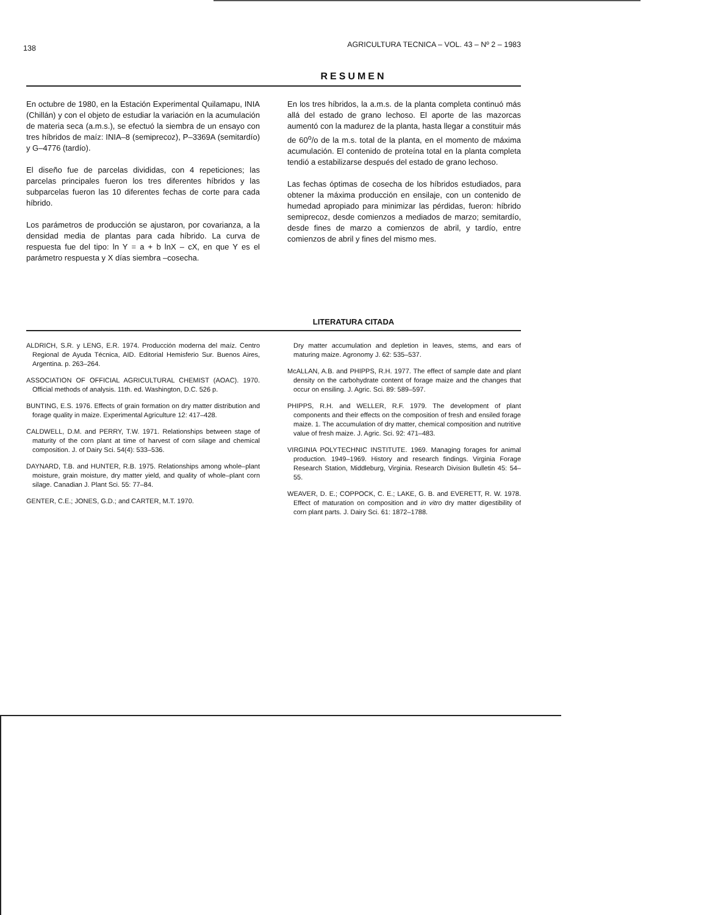138 AGRICULTURA TECNICA – VOL. 43 – Nº 2 – 1983
RESUMEN
En octubre de 1980, en la Estación Experimental Quilamapu, INIA (Chillán) y con el objeto de estudiar la variación en la acumulación de materia seca (a.m.s.), se efectuó la siembra de un ensayo con tres híbridos de maíz: INIA–8 (semiprecoz), P–3369A (semitardío) y G–4776 (tardío).
El diseño fue de parcelas divididas, con 4 repeticiones; las parcelas principales fueron los tres diferentes híbridos y las subparcelas fueron las 10 diferentes fechas de corte para cada híbrido.
Los parámetros de producción se ajustaron, por covarianza, a la densidad media de plantas para cada híbrido. La curva de respuesta fue del tipo: ln Y = a + b lnX – cX, en que Y es el parámetro respuesta y X días siembra –cosecha.
En los tres híbridos, la a.m.s. de la planta completa continuó más allá del estado de grano lechoso. El aporte de las mazorcas aumentó con la madurez de la planta, hasta llegar a constituir más de 60<sup>o</sup>/o de la m.s. total de la planta, en el momento de máxima acumulación. El contenido de proteína total en la planta completa tendió a estabilizarse después del estado de grano lechoso.
Las fechas óptimas de cosecha de los híbridos estudiados, para obtener la máxima producción en ensilaje, con un contenido de humedad apropiado para minimizar las pérdidas, fueron: híbrido semiprecoz, desde comienzos a mediados de marzo; semitardío, desde fines de marzo a comienzos de abril, y tardío, entre comienzos de abril y fines del mismo mes.
LITERATURA CITADA
ALDRICH, S.R. y LENG, E.R. 1974. Producción moderna del maíz. Centro Regional de Ayuda Técnica, AID. Editorial Hemisferio Sur. Buenos Aires, Argentina. p. 263–264.
ASSOCIATION OF OFFICIAL AGRICULTURAL CHEMIST (AOAC). 1970. Official methods of analysis. 11th. ed. Washington, D.C. 526 p.
BUNTING, E.S. 1976. Effects of grain formation on dry matter distribution and forage quality in maize. Experimental Agriculture 12: 417–428.
CALDWELL, D.M. and PERRY, T.W. 1971. Relationships between stage of maturity of the corn plant at time of harvest of corn silage and chemical composition. J. of Dairy Sci. 54(4): 533–536.
DAYNARD, T.B. and HUNTER, R.B. 1975. Relationships among whole–plant moisture, grain moisture, dry matter yield, and quality of whole–plant corn silage. Canadian J. Plant Sci. 55: 77–84.
GENTER, C.E.; JONES, G.D.; and CARTER, M.T. 1970.
Dry matter accumulation and depletion in leaves, stems, and ears of maturing maize. Agronomy J. 62: 535–537.
McALLAN, A.B. and PHIPPS, R.H. 1977. The effect of sample date and plant density on the carbohydrate content of forage maize and the changes that occur on ensiling. J. Agric. Sci. 89: 589–597.
PHIPPS, R.H. and WELLER, R.F. 1979. The development of plant components and their effects on the composition of fresh and ensiled forage maize. 1. The accumulation of dry matter, chemical composition and nutritive value of fresh maize. J. Agric. Sci. 92: 471–483.
VIRGINIA POLYTECHNIC INSTITUTE. 1969. Managing forages for animal production. 1949–1969. History and research findings. Virginia Forage Research Station, Middleburg, Virginia. Research Division Bulletin 45: 54–55.
WEAVER, D. E.; COPPOCK, C. E.; LAKE, G. B. and EVERETT, R. W. 1978. Effect of maturation on composition and in vitro dry matter digestibility of corn plant parts. J. Dairy Sci. 61: 1872–1788.